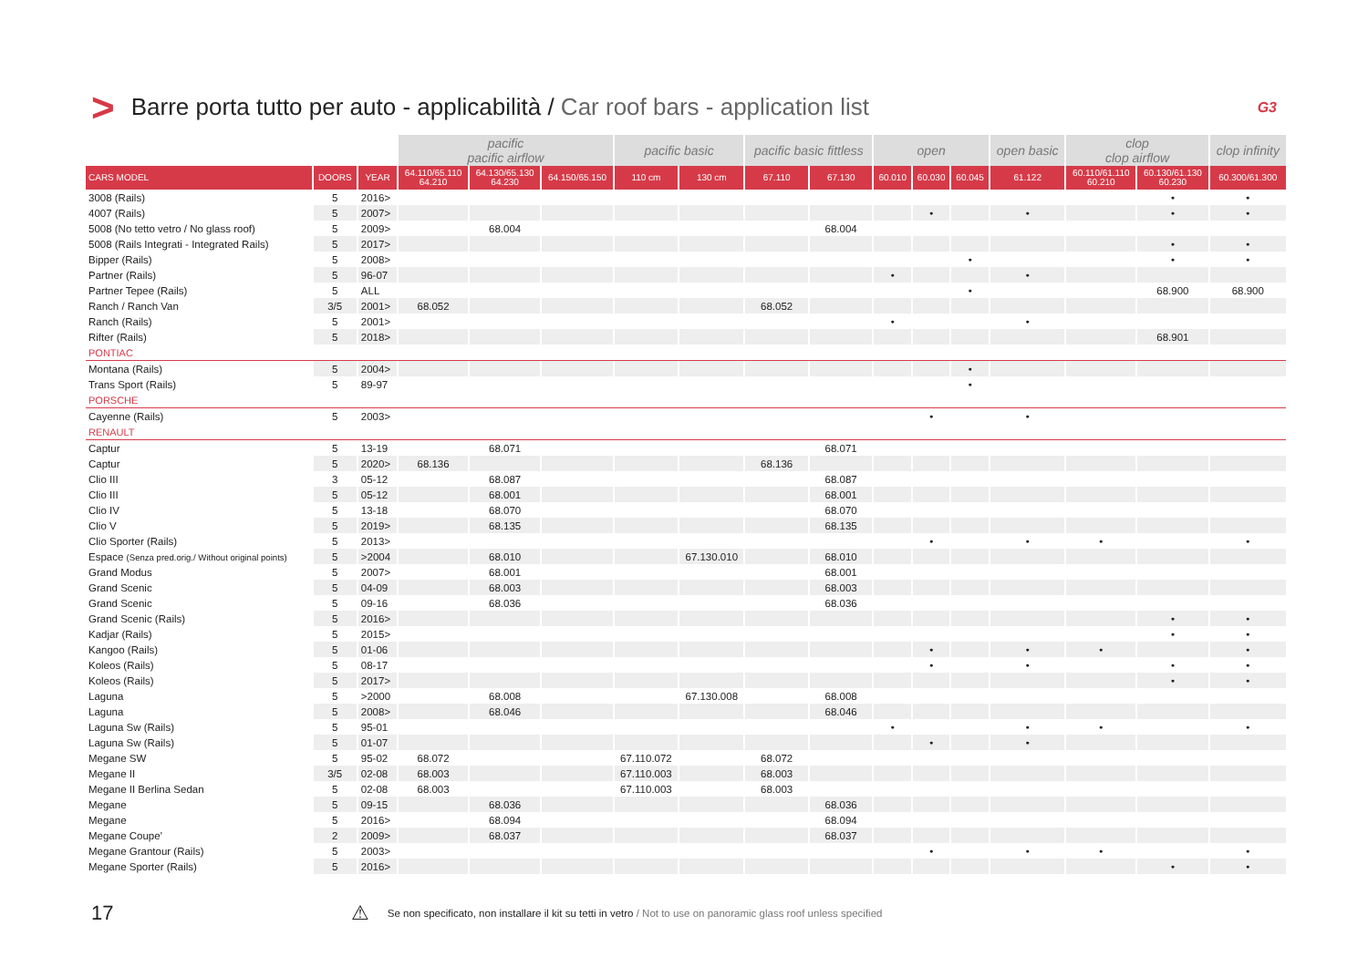>
Barre porta tutto per auto - applicabilità / Car roof bars - application list
G3
| | | | pacific pacific airflow | | | pacific basic | | pacific basic fittless | | open | | | open basic | clop clop airflow | | clop infinity |
| --- | --- | --- | --- | --- | --- | --- | --- | --- | --- | --- | --- | --- | --- | --- | --- | --- |
| CARS MODEL | DOORS | YEAR | 64.110/65.110 64.210 | 64.130/65.130 64.230 | 64.150/65.150 | 110 cm | 130 cm | 67.110 | 67.130 | 60.010 | 60.030 | 60.045 | 61.122 | 60.110/61.110 60.210 | 60.130/61.130 60.230 | 60.300/61.300 |
| 3008 (Rails) | 5 | 2016> | | | | | | | | | | | | | • | • |
| 4007 (Rails) | 5 | 2007> | | | | | | | | | • | | • | | • | • |
| 5008 (No tetto vetro / No glass roof) | 5 | 2009> | | 68.004 | | | | | 68.004 | | | | | | | |
| 5008 (Rails Integrati - Integrated Rails) | 5 | 2017> | | | | | | | | | | | | | • | • |
| Bipper (Rails) | 5 | 2008> | | | | | | | | | | • | | | • | • |
| Partner (Rails) | 5 | 96-07 | | | | | | | | • | | | • | | | |
| Partner Tepee (Rails) | 5 | ALL | | | | | | | | | | • | | | 68.900 | 68.900 |
| Ranch / Ranch Van | 3/5 | 2001> | 68.052 | | | | | 68.052 | | | | | | | | |
| Ranch (Rails) | 5 | 2001> | | | | | | | | • | | | • | | | |
| Rifter (Rails) | 5 | 2018> | | | | | | | | | | | | | 68.901 | |
| PONTIAC | | | | | | | | | | | | | | | | |
| Montana (Rails) | 5 | 2004> | | | | | | | | | | • | | | | |
| Trans Sport (Rails) | 5 | 89-97 | | | | | | | | | | • | | | | |
| PORSCHE | | | | | | | | | | | | | | | | |
| Cayenne (Rails) | 5 | 2003> | | | | | | | | | • | | • | | | |
| RENAULT | | | | | | | | | | | | | | | | |
| Captur | 5 | 13-19 | | 68.071 | | | | | 68.071 | | | | | | | |
| Captur | 5 | 2020> | 68.136 | | | | | 68.136 | | | | | | | | |
| Clio III | 3 | 05-12 | | 68.087 | | | | | 68.087 | | | | | | | |
| Clio III | 5 | 05-12 | | 68.001 | | | | | 68.001 | | | | | | | |
| Clio IV | 5 | 13-18 | | 68.070 | | | | | 68.070 | | | | | | | |
| Clio V | 5 | 2019> | | 68.135 | | | | | 68.135 | | | | | | | |
| Clio Sporter (Rails) | 5 | 2013> | | | | | | | | | • | | • | • | | • |
| Espace (Senza pred.orig./ Without original points) | 5 | >2004 | | 68.010 | | | 67.130.010 | | 68.010 | | | | | | | |
| Grand Modus | 5 | 2007> | | 68.001 | | | | | 68.001 | | | | | | | |
| Grand Scenic | 5 | 04-09 | | 68.003 | | | | | 68.003 | | | | | | | |
| Grand Scenic | 5 | 09-16 | | 68.036 | | | | | 68.036 | | | | | | | |
| Grand Scenic (Rails) | 5 | 2016> | | | | | | | | | | | | | • | • |
| Kadjar (Rails) | 5 | 2015> | | | | | | | | | | | | | • | • |
| Kangoo (Rails) | 5 | 01-06 | | | | | | | | | • | | • | • | | • |
| Koleos (Rails) | 5 | 08-17 | | | | | | | | | • | | • | | • | • |
| Koleos (Rails) | 5 | 2017> | | | | | | | | | | | | | • | • |
| Laguna | 5 | >2000 | | 68.008 | | | 67.130.008 | | 68.008 | | | | | | | |
| Laguna | 5 | 2008> | | 68.046 | | | | | 68.046 | | | | | | | |
| Laguna Sw (Rails) | 5 | 95-01 | | | | | | | | • | | | • | • | | • |
| Laguna Sw (Rails) | 5 | 01-07 | | | | | | | | | • | | • | | | |
| Megane SW | 5 | 95-02 | 68.072 | | | 67.110.072 | | 68.072 | | | | | | | | |
| Megane II | 3/5 | 02-08 | 68.003 | | | 67.110.003 | | 68.003 | | | | | | | | |
| Megane II Berlina Sedan | 5 | 02-08 | 68.003 | | | 67.110.003 | | 68.003 | | | | | | | | |
| Megane | 5 | 09-15 | | 68.036 | | | | | 68.036 | | | | | | | |
| Megane | 5 | 2016> | | 68.094 | | | | | 68.094 | | | | | | | |
| Megane Coupe' | 2 | 2009> | | 68.037 | | | | | 68.037 | | | | | | | |
| Megane Grantour (Rails) | 5 | 2003> | | | | | | | | | • | | • | • | | • |
| Megane Sporter (Rails) | 5 | 2016> | | | | | | | | | | | | | • | • |
17 ⚠ Se non specificato, non installare il kit su tetti in vetro / Not to use on panoramic glass roof unless specified